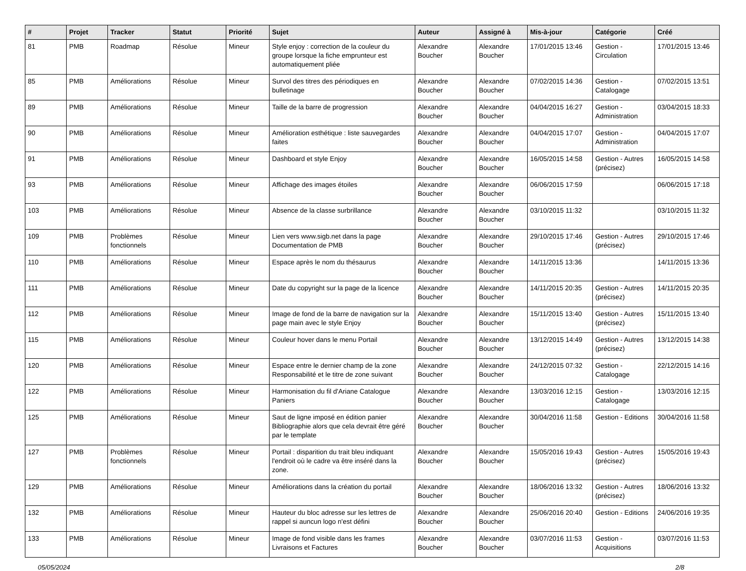| # | Projet | Tracker | Statut | Priorité | Sujet | Auteur | Assigné à | Mis-à-jour | Catégorie | Créé |
| --- | --- | --- | --- | --- | --- | --- | --- | --- | --- | --- |
| 81 | PMB | Roadmap | Résolue | Mineur | Style enjoy : correction de la couleur du groupe lorsque la fiche emprunteur est automatiquement pliée | Alexandre Boucher | Alexandre Boucher | 17/01/2015 13:46 | Gestion - Circulation | 17/01/2015 13:46 |
| 85 | PMB | Améliorations | Résolue | Mineur | Survol des titres des périodiques en bulletinage | Alexandre Boucher | Alexandre Boucher | 07/02/2015 14:36 | Gestion - Catalogage | 07/02/2015 13:51 |
| 89 | PMB | Améliorations | Résolue | Mineur | Taille de la barre de progression | Alexandre Boucher | Alexandre Boucher | 04/04/2015 16:27 | Gestion - Administration | 03/04/2015 18:33 |
| 90 | PMB | Améliorations | Résolue | Mineur | Amélioration esthétique : liste sauvegardes faites | Alexandre Boucher | Alexandre Boucher | 04/04/2015 17:07 | Gestion - Administration | 04/04/2015 17:07 |
| 91 | PMB | Améliorations | Résolue | Mineur | Dashboard et style Enjoy | Alexandre Boucher | Alexandre Boucher | 16/05/2015 14:58 | Gestion - Autres (précisez) | 16/05/2015 14:58 |
| 93 | PMB | Améliorations | Résolue | Mineur | Affichage des images étoiles | Alexandre Boucher | Alexandre Boucher | 06/06/2015 17:59 | | 06/06/2015 17:18 |
| 103 | PMB | Améliorations | Résolue | Mineur | Absence de la classe surbrillance | Alexandre Boucher | Alexandre Boucher | 03/10/2015 11:32 | | 03/10/2015 11:32 |
| 109 | PMB | Problèmes fonctionnels | Résolue | Mineur | Lien vers www.sigb.net dans la page Documentation de PMB | Alexandre Boucher | Alexandre Boucher | 29/10/2015 17:46 | Gestion - Autres (précisez) | 29/10/2015 17:46 |
| 110 | PMB | Améliorations | Résolue | Mineur | Espace après le nom du thésaurus | Alexandre Boucher | Alexandre Boucher | 14/11/2015 13:36 | | 14/11/2015 13:36 |
| 111 | PMB | Améliorations | Résolue | Mineur | Date du copyright sur la page de la licence | Alexandre Boucher | Alexandre Boucher | 14/11/2015 20:35 | Gestion - Autres (précisez) | 14/11/2015 20:35 |
| 112 | PMB | Améliorations | Résolue | Mineur | Image de fond de la barre de navigation sur la page main avec le style Enjoy | Alexandre Boucher | Alexandre Boucher | 15/11/2015 13:40 | Gestion - Autres (précisez) | 15/11/2015 13:40 |
| 115 | PMB | Améliorations | Résolue | Mineur | Couleur hover dans le menu Portail | Alexandre Boucher | Alexandre Boucher | 13/12/2015 14:49 | Gestion - Autres (précisez) | 13/12/2015 14:38 |
| 120 | PMB | Améliorations | Résolue | Mineur | Espace entre le dernier champ de la zone Responsabilité et le titre de zone suivant | Alexandre Boucher | Alexandre Boucher | 24/12/2015 07:32 | Gestion - Catalogage | 22/12/2015 14:16 |
| 122 | PMB | Améliorations | Résolue | Mineur | Harmonisation du fil d'Ariane Catalogue Paniers | Alexandre Boucher | Alexandre Boucher | 13/03/2016 12:15 | Gestion - Catalogage | 13/03/2016 12:15 |
| 125 | PMB | Améliorations | Résolue | Mineur | Saut de ligne imposé en édition panier Bibliographie alors que cela devrait être géré par le template | Alexandre Boucher | Alexandre Boucher | 30/04/2016 11:58 | Gestion - Editions | 30/04/2016 11:58 |
| 127 | PMB | Problèmes fonctionnels | Résolue | Mineur | Portail : disparition du trait bleu indiquant l'endroit où le cadre va être inséré dans la zone. | Alexandre Boucher | Alexandre Boucher | 15/05/2016 19:43 | Gestion - Autres (précisez) | 15/05/2016 19:43 |
| 129 | PMB | Améliorations | Résolue | Mineur | Améliorations dans la création du portail | Alexandre Boucher | Alexandre Boucher | 18/06/2016 13:32 | Gestion - Autres (précisez) | 18/06/2016 13:32 |
| 132 | PMB | Améliorations | Résolue | Mineur | Hauteur du bloc adresse sur les lettres de rappel si auncun logo n'est défini | Alexandre Boucher | Alexandre Boucher | 25/06/2016 20:40 | Gestion - Editions | 24/06/2016 19:35 |
| 133 | PMB | Améliorations | Résolue | Mineur | Image de fond visible dans les frames Livraisons et Factures | Alexandre Boucher | Alexandre Boucher | 03/07/2016 11:53 | Gestion - Acquisitions | 03/07/2016 11:53 |
05/05/2024 2/8